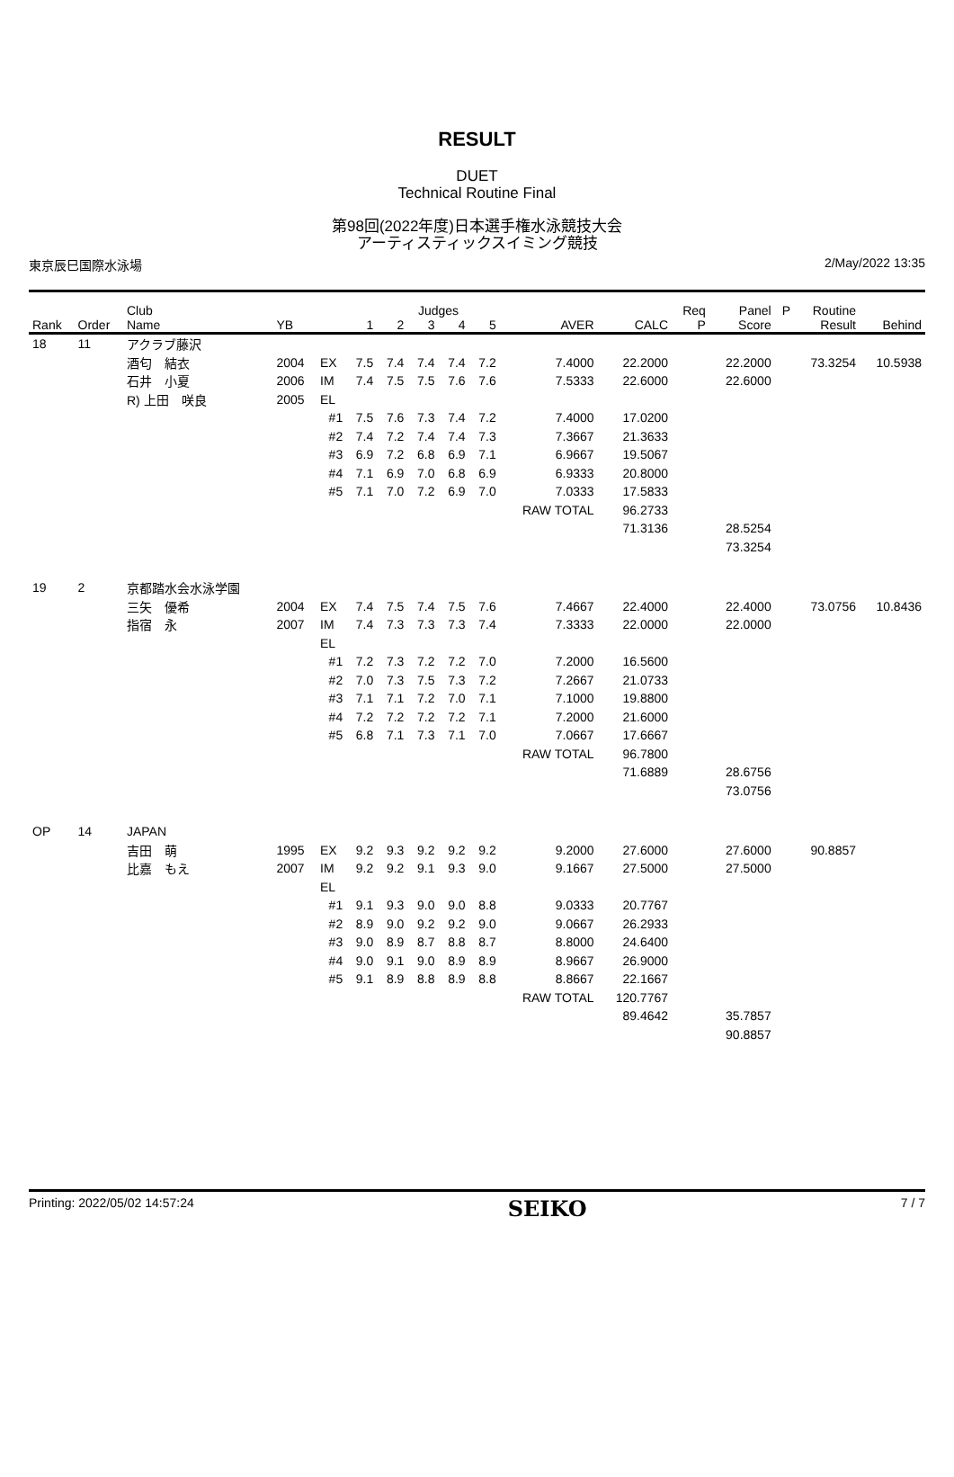RESULT
DUET
Technical Routine Final
第98回(2022年度)日本選手権水泳競技大会
アーティスティックスイミング競技
東京辰巳国際水泳場 2/May/2022 13:35
| | | Club | | | | | Judges | | | | | Req | Panel | P | Routine | |
| --- | --- | --- | --- | --- | --- | --- | --- | --- | --- | --- | --- | --- | --- | --- | --- | --- |
| Rank | Order | Name | YB | | 1 | 2 | 3 | 4 | 5 | AVER | CALC | P | Score | | Result | Behind |
| 18 | 11 | アクラブ藤沢 | | | | | | | | | | | | | | |
| | | 酒匂 結衣 | 2004 | EX | 7.5 | 7.4 | 7.4 | 7.4 | 7.2 | 7.4000 | 22.2000 | | 22.2000 | | 73.3254 | 10.5938 |
| | | 石井 小夏 | 2006 | IM | 7.4 | 7.5 | 7.5 | 7.6 | 7.6 | 7.5333 | 22.6000 | | 22.6000 | | | |
| | | R) 上田 咲良 | 2005 | EL | | | | | | | | | | | | |
| | | | | #1 | 7.5 | 7.6 | 7.3 | 7.4 | 7.2 | 7.4000 | 17.0200 | | | | | |
| | | | | #2 | 7.4 | 7.2 | 7.4 | 7.4 | 7.3 | 7.3667 | 21.3633 | | | | | |
| | | | | #3 | 6.9 | 7.2 | 6.8 | 6.9 | 7.1 | 6.9667 | 19.5067 | | | | | |
| | | | | #4 | 7.1 | 6.9 | 7.0 | 6.8 | 6.9 | 6.9333 | 20.8000 | | | | | |
| | | | | #5 | 7.1 | 7.0 | 7.2 | 6.9 | 7.0 | 7.0333 | 17.5833 | | | | | |
| | | | | | | | | | | RAW TOTAL | 96.2733 | | | | | |
| | | | | | | | | | | | 71.3136 | | 28.5254 | | | |
| | | | | | | | | | | | | | 73.3254 | | | |
| 19 | 2 | 京都踏水会水泳学園 | | | | | | | | | | | | | | |
| | | 三矢 優希 | 2004 | EX | 7.4 | 7.5 | 7.4 | 7.5 | 7.6 | 7.4667 | 22.4000 | | 22.4000 | | 73.0756 | 10.8436 |
| | | 指宿 永 | 2007 | IM | 7.4 | 7.3 | 7.3 | 7.3 | 7.4 | 7.3333 | 22.0000 | | 22.0000 | | | |
| | | | | EL | | | | | | | | | | | | |
| | | | | #1 | 7.2 | 7.3 | 7.2 | 7.2 | 7.0 | 7.2000 | 16.5600 | | | | | |
| | | | | #2 | 7.0 | 7.3 | 7.5 | 7.3 | 7.2 | 7.2667 | 21.0733 | | | | | |
| | | | | #3 | 7.1 | 7.1 | 7.2 | 7.0 | 7.1 | 7.1000 | 19.8800 | | | | | |
| | | | | #4 | 7.2 | 7.2 | 7.2 | 7.2 | 7.1 | 7.2000 | 21.6000 | | | | | |
| | | | | #5 | 6.8 | 7.1 | 7.3 | 7.1 | 7.0 | 7.0667 | 17.6667 | | | | | |
| | | | | | | | | | | RAW TOTAL | 96.7800 | | | | | |
| | | | | | | | | | | | 71.6889 | | 28.6756 | | | |
| | | | | | | | | | | | | | 73.0756 | | | |
| OP | 14 | JAPAN | | | | | | | | | | | | | | |
| | | 吉田 萌 | 1995 | EX | 9.2 | 9.3 | 9.2 | 9.2 | 9.2 | 9.2000 | 27.6000 | | 27.6000 | | 90.8857 | |
| | | 比嘉 もえ | 2007 | IM | 9.2 | 9.2 | 9.1 | 9.3 | 9.0 | 9.1667 | 27.5000 | | 27.5000 | | | |
| | | | | EL | | | | | | | | | | | | |
| | | | | #1 | 9.1 | 9.3 | 9.0 | 9.0 | 8.8 | 9.0333 | 20.7767 | | | | | |
| | | | | #2 | 8.9 | 9.0 | 9.2 | 9.2 | 9.0 | 9.0667 | 26.2933 | | | | | |
| | | | | #3 | 9.0 | 8.9 | 8.7 | 8.8 | 8.7 | 8.8000 | 24.6400 | | | | | |
| | | | | #4 | 9.0 | 9.1 | 9.0 | 8.9 | 8.9 | 8.9667 | 26.9000 | | | | | |
| | | | | #5 | 9.1 | 8.9 | 8.8 | 8.9 | 8.8 | 8.8667 | 22.1667 | | | | | |
| | | | | | | | | | | RAW TOTAL | 120.7767 | | | | | |
| | | | | | | | | | | | 89.4642 | | 35.7857 | | | |
| | | | | | | | | | | | | | 90.8857 | | | |
Printing: 2022/05/02 14:57:24 SEIKO 7 / 7